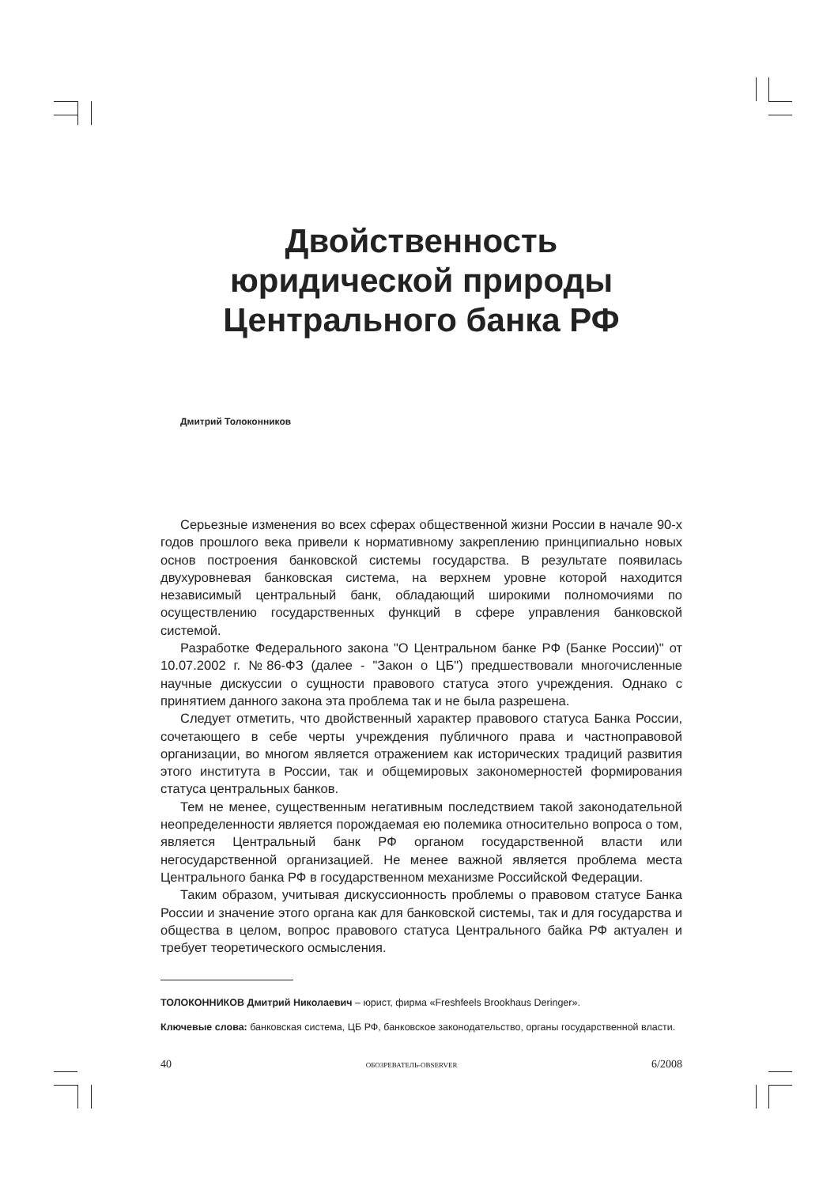Двойственность
юридической природы
Центрального банка РФ
Дмитрий Толоконников
Серьезные изменения во всех сферах общественной жизни России в начале 90-х годов прошлого века привели к нормативному закреплению принципиально новых основ построения банковской системы государства. В результате появилась двухуровневая банковская система, на верхнем уровне которой находится независимый центральный банк, обладающий широкими полномочиями по осуществлению государственных функций в сфере управления банковской системой.
Разработке Федерального закона "О Центральном банке РФ (Банке России)" от 10.07.2002 г. №86-ФЗ (далее - "Закон о ЦБ") предшествовали многочисленные научные дискуссии о сущности правового статуса этого учреждения. Однако с принятием данного закона эта проблема так и не была разрешена.
Следует отметить, что двойственный характер правового статуса Банка России, сочетающего в себе черты учреждения публичного права и частноправовой организации, во многом является отражением как исторических традиций развития этого института в России, так и общемировых закономерностей формирования статуса центральных банков.
Тем не менее, существенным негативным последствием такой законодательной неопределенности является порождаемая ею полемика относительно вопроса о том, является Центральный банк РФ органом государственной власти или негосударственной организацией. Не менее важной является проблема места Центрального банка РФ в государственном механизме Российской Федерации.
Таким образом, учитывая дискуссионность проблемы о правовом статусе Банка России и значение этого органа как для банковской системы, так и для государства и общества в целом, вопрос правового статуса Центрального байка РФ актуален и требует теоретического осмысления.
ТОЛОКОННИКОВ Дмитрий Николаевич – юрист, фирма «Freshfeels Brookhaus Deringer».
Ключевые слова: банковская система, ЦБ РФ, банковское законодательство, органы государственной власти.
40 ОБОЗРЕВАТЕЛЬ-OBSERVER 6/2008